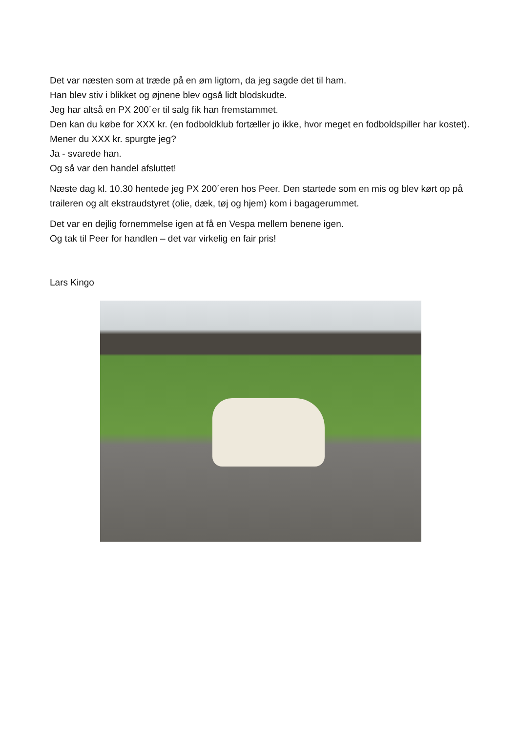Det var næsten som at træde på en øm ligtorn, da jeg sagde det til ham.
Han blev stiv i blikket og øjnene blev også lidt blodskudte.
Jeg har altså en PX 200´er til salg fik han fremstammet.
Den kan du købe for XXX kr. (en fodboldklub fortæller jo ikke, hvor meget en fodboldspiller har kostet).
Mener du XXX kr. spurgte jeg?
Ja - svarede han.
Og så var den handel afsluttet!
Næste dag kl. 10.30 hentede jeg PX 200´eren hos Peer. Den startede som en mis og blev kørt op på traileren og alt ekstraudstyret (olie, dæk, tøj og hjem) kom i bagagerummet.
Det var en dejlig fornemmelse igen at få en Vespa mellem benene igen.
Og tak til Peer for handlen – det var virkelig en fair pris!
Lars Kingo